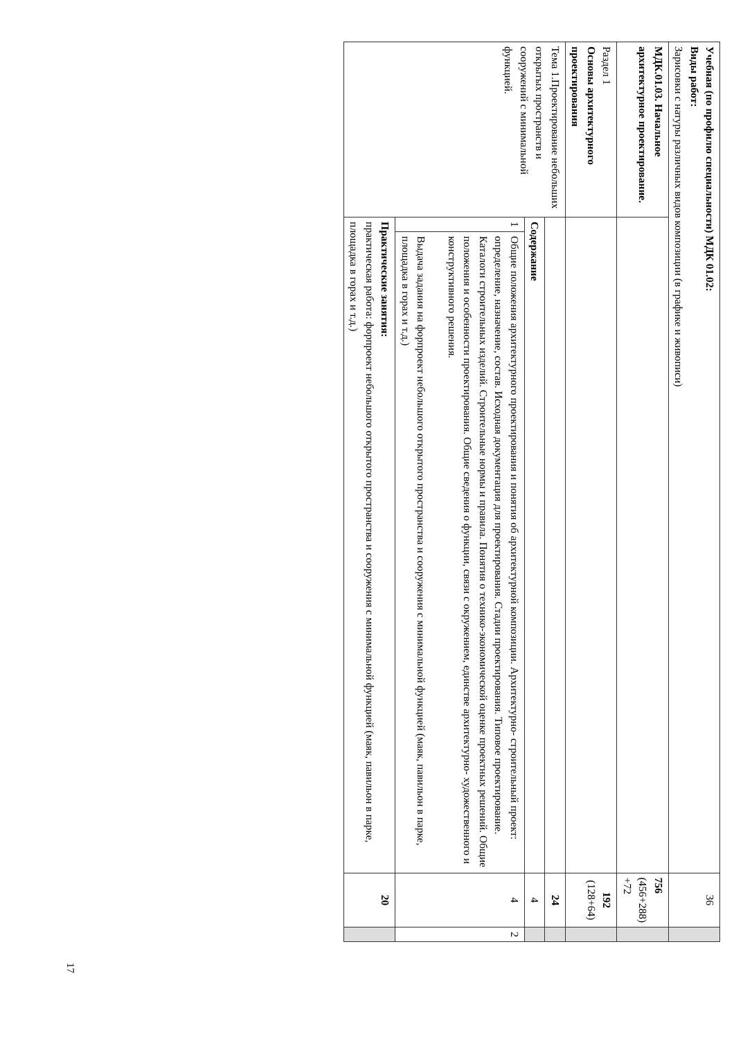| Учебная (по профилю специальности) МДК 01.02: Виды работ: Зарисовки с натуры различных видов композиции (в графике и живописи) | | | 36 | |
| МДК.01.03. Начальное архитектурное проектирование. | | | 756 (456+288) +72 | |
| Раздел 1 Основы архитектурного проектирования | | | 192 (128+64) | |
| Тема 1.Проектирование небольших открытых пространств и сооружений с минимальной функцией. | | | 24 | |
| | Содержание | | 4 | |
| | 1 | Общие положения архитектурного проектирования и понятия об архитектурной композиции. Архитектурно- строительный проект: определение, назначение, состав. Исходная документация для проектирования. Стадии проектирования. Типовое проектирование. Каталоги строительных изделий. Строительные нормы и правила. Понятия о технико-экономической оценке проектных решений. Общие положения и особенности проектирования. Общие сведения о функции, связи с окружением, единстве архитектурно- художественного и конструктивного решения. Выдача задания на форпроект небольшого открытого пространства и сооружения с минимальной функцией (маяк, павильон в парке, площадка в горах и т.д.) | 4 | 2 |
| | Практические занятия: практическая работа: форпроект небольшого открытого пространства и сооружения с минимальной функцией (маяк, павильон в парке, площадка в горах и т.д.) | | 20 | |
17